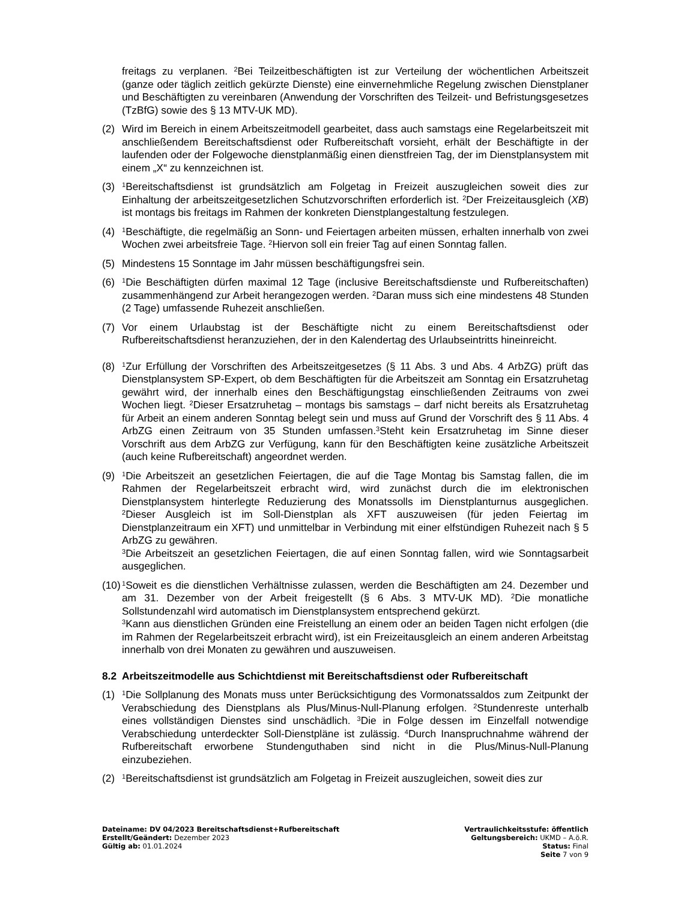freitags zu verplanen. <sup>2</sup>Bei Teilzeitbeschäftigten ist zur Verteilung der wöchentlichen Arbeitszeit (ganze oder täglich zeitlich gekürzte Dienste) eine einvernehmliche Regelung zwischen Dienstplaner und Beschäftigten zu vereinbaren (Anwendung der Vorschriften des Teilzeit- und Befristungsgesetzes (TzBfG) sowie des § 13 MTV-UK MD).
(2) Wird im Bereich in einem Arbeitszeitmodell gearbeitet, dass auch samstags eine Regelarbeitszeit mit anschließendem Bereitschaftsdienst oder Rufbereitschaft vorsieht, erhält der Beschäftigte in der laufenden oder der Folgewoche dienstplanmäßig einen dienstfreien Tag, der im Dienstplansystem mit einem „X“ zu kennzeichnen ist.
(3)
<sup>1</sup> Bereitschaftsdienst ist grundsätzlich am Folgetag in Freizeit auszugleichen soweit dies zur Einhaltung der arbeitszeitgesetzlichen Schutzvorschriften erforderlich ist. <sup>2</sup>Der Freizeitausgleich (XB) ist montags bis freitags im Rahmen der konkreten Dienstplangestaltung festzulegen.
(4)
<sup>1</sup> Beschäftigte, die regelmäßig an Sonn- und Feiertagen arbeiten müssen, erhalten innerhalb von zwei Wochen zwei arbeitsfreie Tage. <sup>2</sup>Hiervon soll ein freier Tag auf einen Sonntag fallen.
(5) Mindestens 15 Sonntage im Jahr müssen beschäftigungsfrei sein.
(6)
<sup>1</sup> Die Beschäftigten dürfen maximal 12 Tage (inclusive Bereitschaftsdienste und Rufbereitschaften) zusammenhängend zur Arbeit herangezogen werden. <sup>2</sup>Daran muss sich eine mindestens 48 Stunden (2 Tage) umfassende Ruhezeit anschließen.
(7) Vor einem Urlaubstag ist der Beschäftigte nicht zu einem Bereitschaftsdienst oder Rufbereitschaftsdienst heranzuziehen, der in den Kalendertag des Urlaubseintritts hineinreicht.
(8)
<sup>1</sup> Zur Erfüllung der Vorschriften des Arbeitszeitgesetzes (§ 11 Abs. 3 und Abs. 4 ArbZG) prüft das Dienstplansystem SP-Expert, ob dem Beschäftigten für die Arbeitszeit am Sonntag ein Ersatzruhetag gewährt wird, der innerhalb eines den Beschäftigungstag einschließenden Zeitraums von zwei Wochen liegt. <sup>2</sup>Dieser Ersatzruhetag – montags bis samstags – darf nicht bereits als Ersatzruhetag für Arbeit an einem anderen Sonntag belegt sein und muss auf Grund der Vorschrift des § 11 Abs. 4 ArbZG einen Zeitraum von 35 Stunden umfassen.<sup>3</sup>Steht kein Ersatzruhetag im Sinne dieser Vorschrift aus dem ArbZG zur Verfügung, kann für den Beschäftigten keine zusätzliche Arbeitszeit (auch keine Rufbereitschaft) angeordnet werden.
(9)
<sup>1</sup> Die Arbeitszeit an gesetzlichen Feiertagen, die auf die Tage Montag bis Samstag fallen, die im Rahmen der Regelarbeitszeit erbracht wird, wird zunächst durch die im elektronischen Dienstplansystem hinterlegte Reduzierung des Monatssolls im Dienstplanturnus ausgeglichen. <sup>2</sup>Dieser Ausgleich ist im Soll-Dienstplan als XFT auszuweisen (für jeden Feiertag im Dienstplanzeitraum ein XFT) und unmittelbar in Verbindung mit einer elfstündigen Ruhezeit nach § 5 ArbZG zu gewähren.
<sup>3</sup> Die Arbeitszeit an gesetzlichen Feiertagen, die auf einen Sonntag fallen, wird wie Sonntagsarbeit ausgeglichen.
(10)
<sup>1</sup> Soweit es die dienstlichen Verhältnisse zulassen, werden die Beschäftigten am 24. Dezember und am 31. Dezember von der Arbeit freigestellt (§ 6 Abs. 3 MTV-UK MD). <sup>2</sup>Die monatliche Sollstundenzahl wird automatisch im Dienstplansystem entsprechend gekürzt.
<sup>3</sup> Kann aus dienstlichen Gründen eine Freistellung an einem oder an beiden Tagen nicht erfolgen (die im Rahmen der Regelarbeitszeit erbracht wird), ist ein Freizeitausgleich an einem anderen Arbeitstag innerhalb von drei Monaten zu gewähren und auszuweisen.
8.2 Arbeitszeitmodelle aus Schichtdienst mit Bereitschaftsdienst oder Rufbereitschaft
(1)
<sup>1</sup> Die Sollplanung des Monats muss unter Berücksichtigung des Vormonatssaldos zum Zeitpunkt der Verabschiedung des Dienstplans als Plus/Minus-Null-Planung erfolgen. <sup>2</sup>Stundenreste unterhalb eines vollständigen Dienstes sind unschädlich. <sup>3</sup>Die in Folge dessen im Einzelfall notwendige Verabschiedung unterdeckter Soll-Dienstpläne ist zulässig. <sup>4</sup>Durch Inanspruchnahme während der Rufbereitschaft erworbene Stundenguthaben sind nicht in die Plus/Minus-Null-Planung einzubeziehen.
(2)
<sup>1</sup> Bereitschaftsdienst ist grundsätzlich am Folgetag in Freizeit auszugleichen, soweit dies zur
Dateiname: DV 04/2023 Bereitschaftsdienst+Rufbereitschaft
Erstellt/Geändert: Dezember 2023
Gültig ab: 01.01.2024
Vertraulichkeitsstufe: öffentlich
Geltungsbereich: UKMD – A.ö.R.
Status: Final
Seite 7 von 9